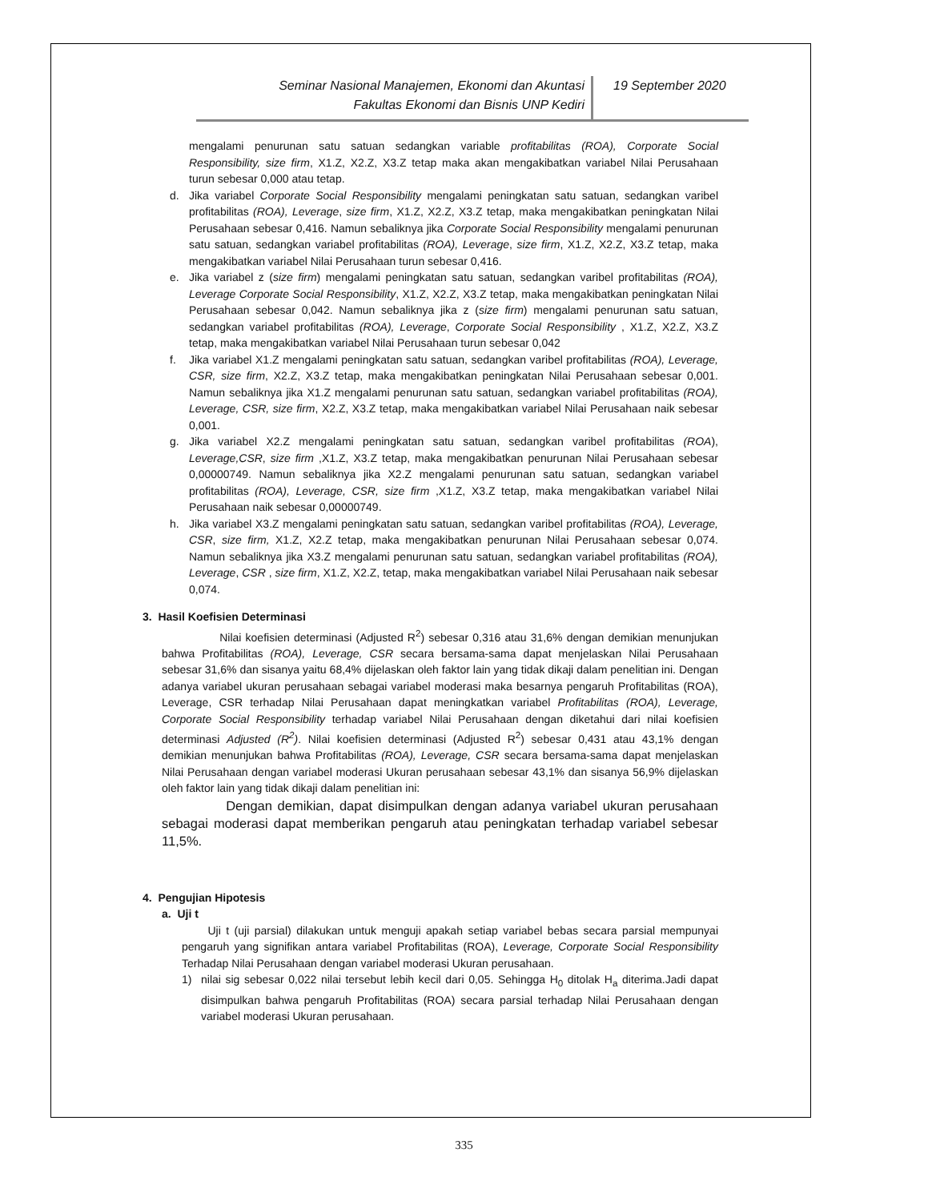Seminar Nasional Manajemen, Ekonomi dan Akuntasi
Fakultas Ekonomi dan Bisnis UNP Kediri
19 September 2020
mengalami penurunan satu satuan sedangkan variable profitabilitas (ROA), Corporate Social Responsibility, size firm, X1.Z, X2.Z, X3.Z tetap maka akan mengakibatkan variabel Nilai Perusahaan turun sebesar 0,000 atau tetap.
d. Jika variabel Corporate Social Responsibility mengalami peningkatan satu satuan, sedangkan varibel profitabilitas (ROA), Leverage, size firm, X1.Z, X2.Z, X3.Z tetap, maka mengakibatkan peningkatan Nilai Perusahaan sebesar 0,416. Namun sebaliknya jika Corporate Social Responsibility mengalami penurunan satu satuan, sedangkan variabel profitabilitas (ROA), Leverage, size firm, X1.Z, X2.Z, X3.Z tetap, maka mengakibatkan variabel Nilai Perusahaan turun sebesar 0,416.
e. Jika variabel z (size firm) mengalami peningkatan satu satuan, sedangkan varibel profitabilitas (ROA), Leverage Corporate Social Responsibility, X1.Z, X2.Z, X3.Z tetap, maka mengakibatkan peningkatan Nilai Perusahaan sebesar 0,042. Namun sebaliknya jika z (size firm) mengalami penurunan satu satuan, sedangkan variabel profitabilitas (ROA), Leverage, Corporate Social Responsibility , X1.Z, X2.Z, X3.Z tetap, maka mengakibatkan variabel Nilai Perusahaan turun sebesar 0,042
f. Jika variabel X1.Z mengalami peningkatan satu satuan, sedangkan varibel profitabilitas (ROA), Leverage, CSR, size firm, X2.Z, X3.Z tetap, maka mengakibatkan peningkatan Nilai Perusahaan sebesar 0,001. Namun sebaliknya jika X1.Z mengalami penurunan satu satuan, sedangkan variabel profitabilitas (ROA), Leverage, CSR, size firm, X2.Z, X3.Z tetap, maka mengakibatkan variabel Nilai Perusahaan naik sebesar 0,001.
g. Jika variabel X2.Z mengalami peningkatan satu satuan, sedangkan varibel profitabilitas (ROA), Leverage,CSR, size firm ,X1.Z, X3.Z tetap, maka mengakibatkan penurunan Nilai Perusahaan sebesar 0,00000749. Namun sebaliknya jika X2.Z mengalami penurunan satu satuan, sedangkan variabel profitabilitas (ROA), Leverage, CSR, size firm ,X1.Z, X3.Z tetap, maka mengakibatkan variabel Nilai Perusahaan naik sebesar 0,00000749.
h. Jika variabel X3.Z mengalami peningkatan satu satuan, sedangkan varibel profitabilitas (ROA), Leverage, CSR, size firm, X1.Z, X2.Z tetap, maka mengakibatkan penurunan Nilai Perusahaan sebesar 0,074. Namun sebaliknya jika X3.Z mengalami penurunan satu satuan, sedangkan variabel profitabilitas (ROA), Leverage, CSR , size firm, X1.Z, X2.Z, tetap, maka mengakibatkan variabel Nilai Perusahaan naik sebesar 0,074.
3. Hasil Koefisien Determinasi
Nilai koefisien determinasi (Adjusted R<sup>2</sup>) sebesar 0,316 atau 31,6% dengan demikian menunjukan bahwa Profitabilitas (ROA), Leverage, CSR secara bersama-sama dapat menjelaskan Nilai Perusahaan sebesar 31,6% dan sisanya yaitu 68,4% dijelaskan oleh faktor lain yang tidak dikaji dalam penelitian ini. Dengan adanya variabel ukuran perusahaan sebagai variabel moderasi maka besarnya pengaruh Profitabilitas (ROA), Leverage, CSR terhadap Nilai Perusahaan dapat meningkatkan variabel Profitabilitas (ROA), Leverage, Corporate Social Responsibility terhadap variabel Nilai Perusahaan dengan diketahui dari nilai koefisien determinasi Adjusted (R<sup>2</sup>). Nilai koefisien determinasi (Adjusted R<sup>2</sup>) sebesar 0,431 atau 43,1% dengan demikian menunjukan bahwa Profitabilitas (ROA), Leverage, CSR secara bersama-sama dapat menjelaskan Nilai Perusahaan dengan variabel moderasi Ukuran perusahaan sebesar 43,1% dan sisanya 56,9% dijelaskan oleh faktor lain yang tidak dikaji dalam penelitian ini:
Dengan demikian, dapat disimpulkan dengan adanya variabel ukuran perusahaan sebagai moderasi dapat memberikan pengaruh atau peningkatan terhadap variabel sebesar 11,5%.
4. Pengujian Hipotesis
a. Uji t
Uji t (uji parsial) dilakukan untuk menguji apakah setiap variabel bebas secara parsial mempunyai pengaruh yang signifikan antara variabel Profitabilitas (ROA), Leverage, Corporate Social Responsibility Terhadap Nilai Perusahaan dengan variabel moderasi Ukuran perusahaan.
1) nilai sig sebesar 0,022 nilai tersebut lebih kecil dari 0,05. Sehingga H<sub>0</sub> ditolak H<sub>a</sub> diterima.Jadi dapat disimpulkan bahwa pengaruh Profitabilitas (ROA) secara parsial terhadap Nilai Perusahaan dengan variabel moderasi Ukuran perusahaan.
335